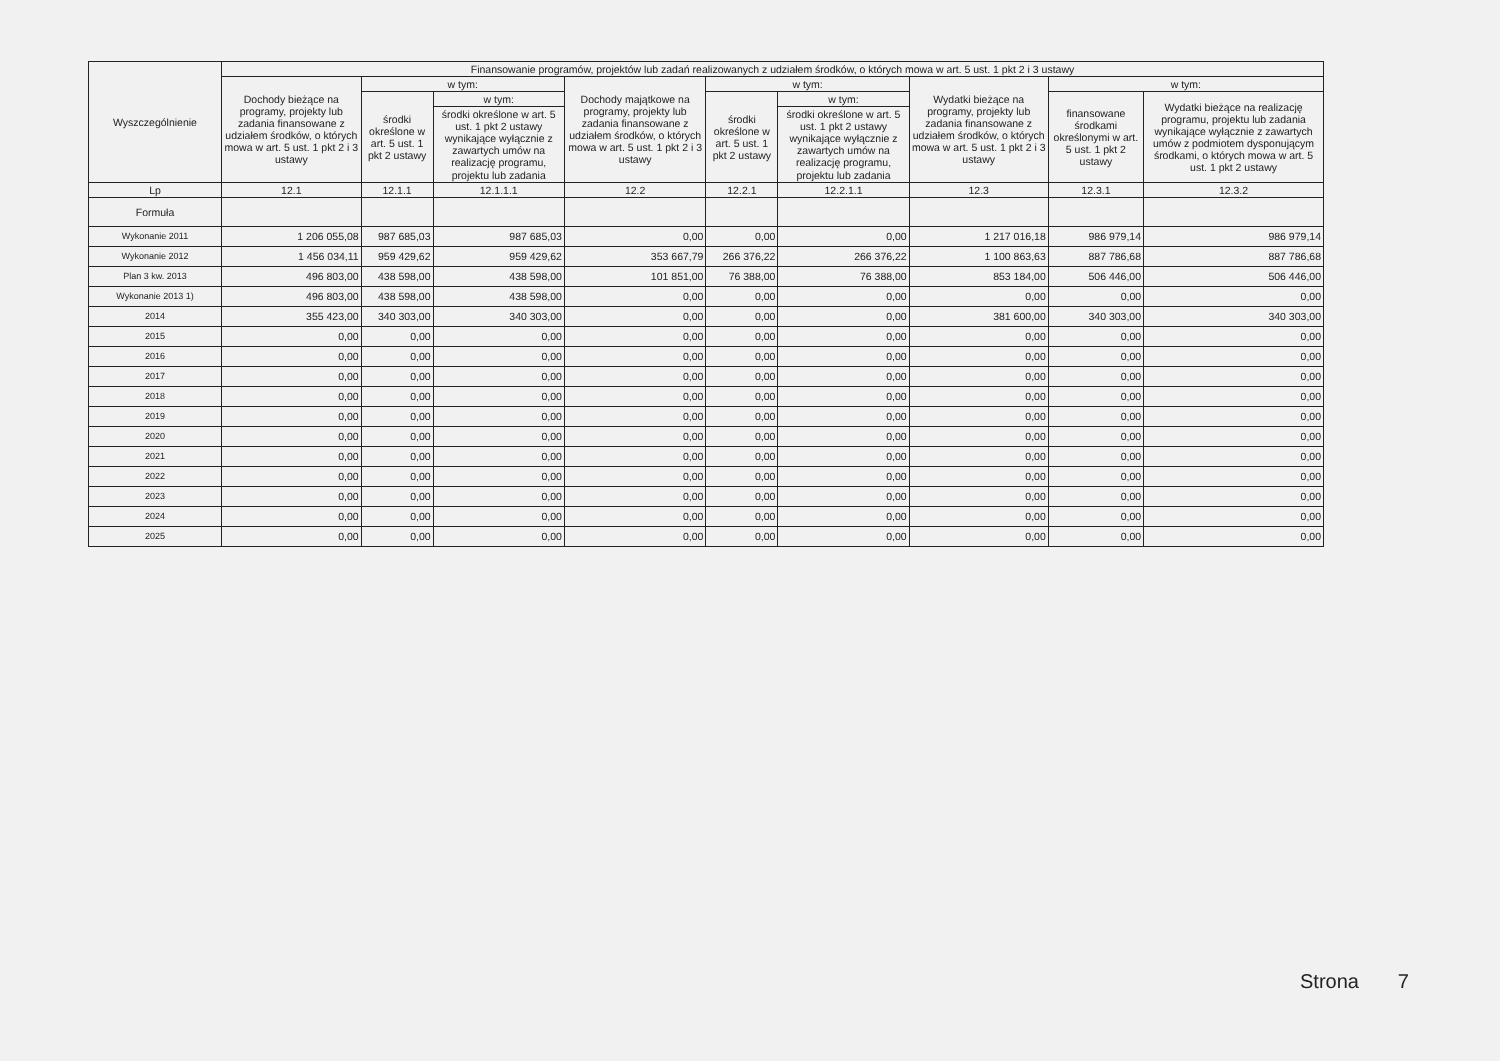| Wyszczególnienie | Finansowanie programów, projektów lub zadań realizowanych z udziałem środków, o których mowa w art. 5 ust. 1 pkt 2 i 3 ustawy | | | | | | | | |
| --- | --- | --- | --- | --- | --- | --- | --- | --- | --- |
| | Dochody bieżące na programy, projekty lub zadania finansowane z udziałem środków, o których mowa w art. 5 ust. 1 pkt 2 i 3 ustawy | w tym: | | Dochody majątkowe na programy, projekty lub zadania finansowane z udziałem środków, o których mowa w art. 5 ust. 1 pkt 2 i 3 ustawy | w tym: | | Wydatki bieżące na programy, projekty lub zadania finansowane z udziałem środków, o których mowa w art. 5 ust. 1 pkt 2 i 3 ustawy | w tym: | |
| | | środki określone w art. 5 ust. 1 pkt 2 ustawy | w tym: | | środki określone w art. 5 ust. 1 pkt 2 ustawy | w tym: | | finansowane środkami określonymi w art. 5 ust. 1 pkt 2 ustawy | Wydatki bieżące na realizację programu, projektu lub zadania wynikające wyłącznie z zawartych umów z podmiotem dysponującym środkami, o których mowa w art. 5 ust. 1 pkt 2 ustawy |
| | | | środki określone w art. 5 ust. 1 pkt 2 ustawy wynikające wyłącznie z zawartych umów na realizację programu, projektu lub zadania | | | środki określone w art. 5 ust. 1 pkt 2 ustawy wynikające wyłącznie z zawartych umów na realizację programu, projektu lub zadania | | | |
| Lp | 12.1 | 12.1.1 | 12.1.1.1 | 12.2 | 12.2.1 | 12.2.1.1 | 12.3 | 12.3.1 | 12.3.2 |
| Formuła | | | | | | | | | |
| Wykonanie 2011 | 1 206 055,08 | 987 685,03 | 987 685,03 | 0,00 | 0,00 | 0,00 | 1 217 016,18 | 986 979,14 | 986 979,14 |
| Wykonanie 2012 | 1 456 034,11 | 959 429,62 | 959 429,62 | 353 667,79 | 266 376,22 | 266 376,22 | 1 100 863,63 | 887 786,68 | 887 786,68 |
| Plan 3 kw. 2013 | 496 803,00 | 438 598,00 | 438 598,00 | 101 851,00 | 76 388,00 | 76 388,00 | 853 184,00 | 506 446,00 | 506 446,00 |
| Wykonanie 2013 1) | 496 803,00 | 438 598,00 | 438 598,00 | 0,00 | 0,00 | 0,00 | 0,00 | 0,00 | 0,00 |
| 2014 | 355 423,00 | 340 303,00 | 340 303,00 | 0,00 | 0,00 | 0,00 | 381 600,00 | 340 303,00 | 340 303,00 |
| 2015 | 0,00 | 0,00 | 0,00 | 0,00 | 0,00 | 0,00 | 0,00 | 0,00 | 0,00 |
| 2016 | 0,00 | 0,00 | 0,00 | 0,00 | 0,00 | 0,00 | 0,00 | 0,00 | 0,00 |
| 2017 | 0,00 | 0,00 | 0,00 | 0,00 | 0,00 | 0,00 | 0,00 | 0,00 | 0,00 |
| 2018 | 0,00 | 0,00 | 0,00 | 0,00 | 0,00 | 0,00 | 0,00 | 0,00 | 0,00 |
| 2019 | 0,00 | 0,00 | 0,00 | 0,00 | 0,00 | 0,00 | 0,00 | 0,00 | 0,00 |
| 2020 | 0,00 | 0,00 | 0,00 | 0,00 | 0,00 | 0,00 | 0,00 | 0,00 | 0,00 |
| 2021 | 0,00 | 0,00 | 0,00 | 0,00 | 0,00 | 0,00 | 0,00 | 0,00 | 0,00 |
| 2022 | 0,00 | 0,00 | 0,00 | 0,00 | 0,00 | 0,00 | 0,00 | 0,00 | 0,00 |
| 2023 | 0,00 | 0,00 | 0,00 | 0,00 | 0,00 | 0,00 | 0,00 | 0,00 | 0,00 |
| 2024 | 0,00 | 0,00 | 0,00 | 0,00 | 0,00 | 0,00 | 0,00 | 0,00 | 0,00 |
| 2025 | 0,00 | 0,00 | 0,00 | 0,00 | 0,00 | 0,00 | 0,00 | 0,00 | 0,00 |
Strona 7